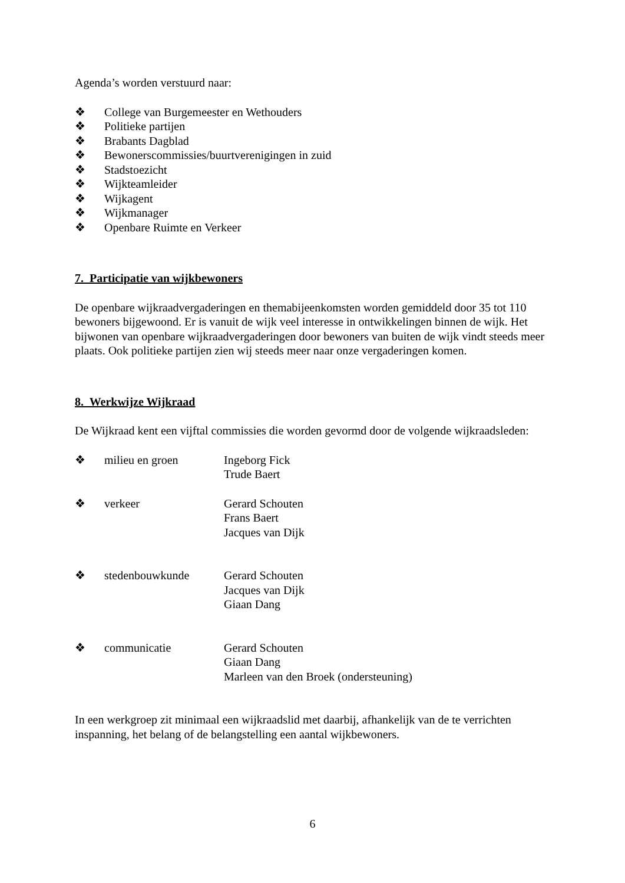Agenda’s worden verstuurd naar:
❖ College van Burgemeester en Wethouders
❖ Politieke partijen
❖ Brabants Dagblad
❖ Bewonerscommissies/buurtverenigingen in zuid
❖ Stadstoezicht
❖ Wijkteamleider
❖ Wijkagent
❖ Wijkmanager
❖ Openbare Ruimte en Verkeer
7. Participatie van wijkbewoners
De openbare wijkraadvergaderingen en themabijeenkomsten worden gemiddeld door 35 tot 110 bewoners bijgewoond. Er is vanuit de wijk veel interesse in ontwikkelingen binnen de wijk. Het bijwonen van openbare wijkraadvergaderingen door bewoners van buiten de wijk vindt steeds meer plaats. Ook politieke partijen zien wij steeds meer naar onze vergaderingen komen.
8. Werkwijze Wijkraad
De Wijkraad kent een vijftal commissies die worden gevormd door de volgende wijkraadsleden:
❖ milieu en groen Ingeborg Fick
Trude Baert
❖ verkeer Gerard Schouten
Frans Baert
Jacques van Dijk
❖ stedenbouwkunde Gerard Schouten
Jacques van Dijk
Giaan Dang
❖ communicatie Gerard Schouten
Giaan Dang
Marleen van den Broek (ondersteuning)
In een werkgroep zit minimaal een wijkraadslid met daarbij, afhankelijk van de te verrichten inspanning, het belang of de belangstelling een aantal wijkbewoners.
6